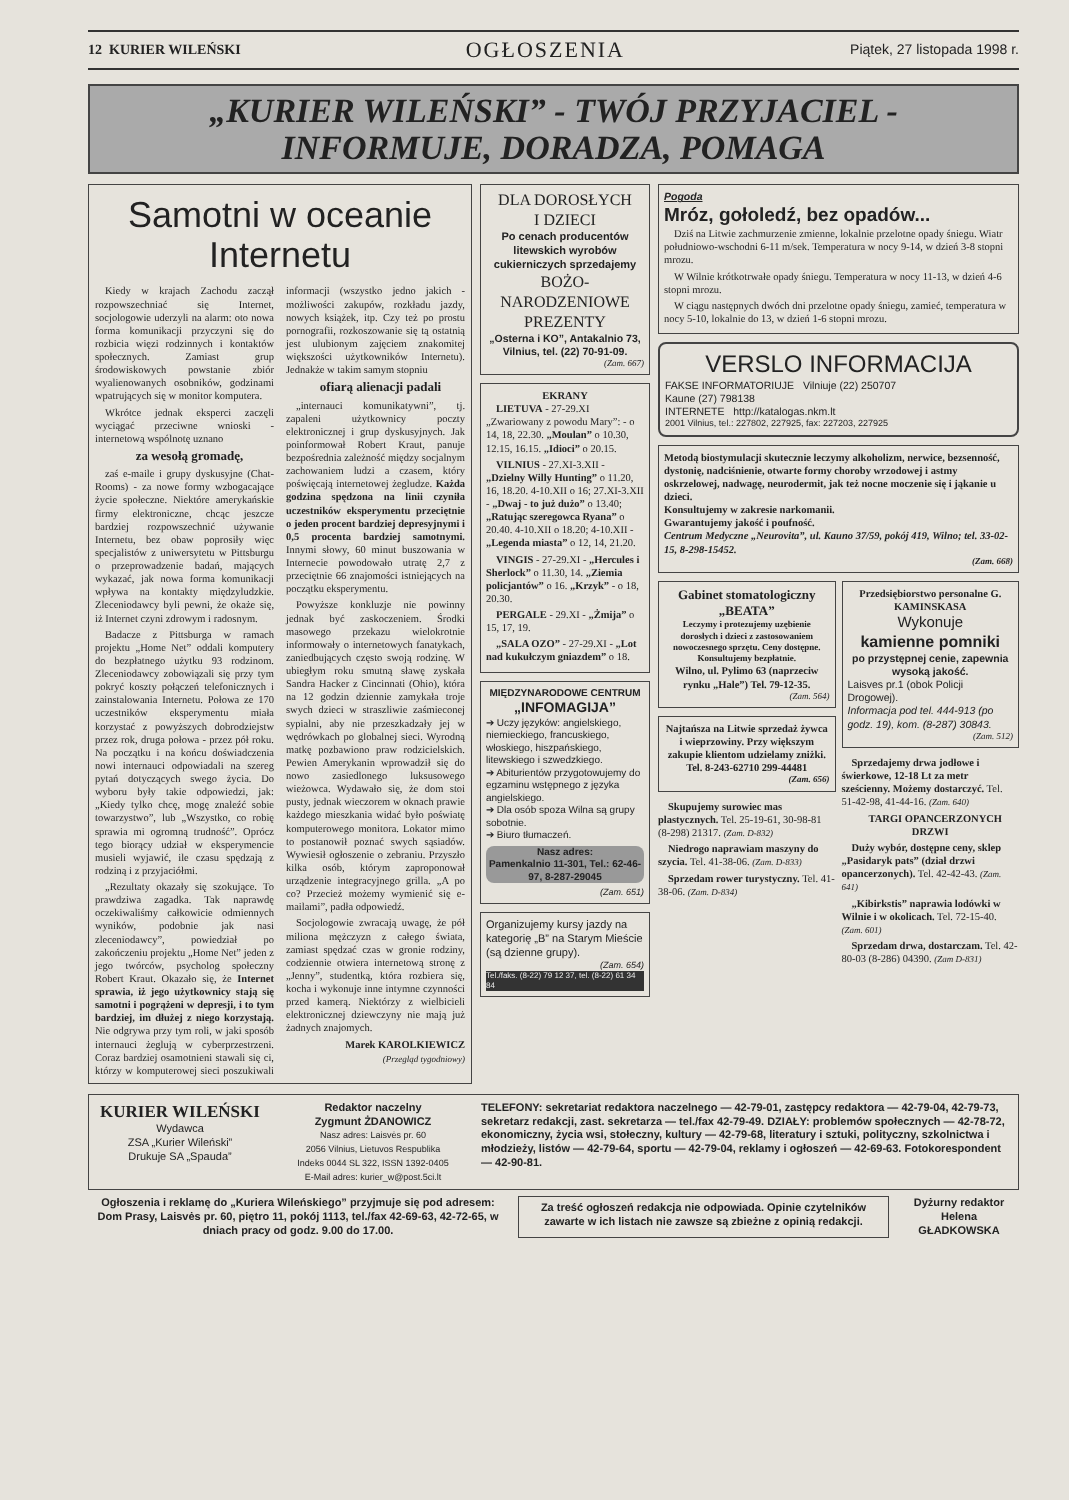12 KURIER WILEŃSKI OGŁOSZENIA Piątek, 27 listopada 1998 r.
„KURIER WILEŃSKI” - TWÓJ PRZYJACIEL -
INFORMUJE, DORADZA, POMAGA
Samotni w oceanie Internetu
Kiedy w krajach Zachodu zaczął rozpowszechniać się Internet, socjologowie uderzyli na alarm: oto nowa forma komunikacji przyczyni się do rozbicia więzi rodzinnych i kontaktów społecznych. Zamiast grup środowiskowych powstanie zbiór wyalienowanych osobników, godzinami wpatrujących się w monitor komputera.
Wkrótce jednak eksperci zaczęli wyciągać przeciwne wnioski - internetową wspólnotę uznano
za wesołą gromadę,
zaś e-maile i grupy dyskusyjne (Chat-Rooms) - za nowe formy wzbogacające życie społeczne. Niektóre amerykańskie firmy elektroniczne, chcąc jeszcze bardziej rozpowszechnić używanie Internetu, bez obaw poprosiły więc specjalistów z uniwersytetu w Pittsburgu o przeprowadzenie badań, mających wykazać, jak nowa forma komunikacji wpływa na kontakty międzyludzkie. Zleceniodawcy byli pewni, że okaże się, iż Internet czyni zdrowym i radosnym.
Badacze z Pittsburga w ramach projektu „Home Net” oddali komputery do bezpłatnego użytku 93 rodzinom. Zleceniodawcy zobowiązali się przy tym pokryć koszty połączeń telefonicznych i zainstalowania Internetu. Połowa ze 170 uczestników eksperymentu miała korzystać z powyższych dobrodziejstw przez rok, druga połowa - przez pół roku. Na początku i na końcu doświadczenia nowi internauci odpowiadali na szereg pytań dotyczących swego życia. Do wyboru były takie odpowiedzi, jak: „Kiedy tylko chcę, mogę znaleźć sobie towarzystwo”, lub „Wszystko, co robię sprawia mi ogromną trudność”. Oprócz tego biorący udział w eksperymencie musieli wyjawić, ile czasu spędzają z rodziną i z przyjaciółmi.
„Rezultaty okazały się szokujące. To prawdziwa zagadka. Tak naprawdę oczekiwaliśmy całkowicie odmiennych wyników, podobnie jak nasi zleceniodawcy”, powiedział po zakończeniu projektu „Home Net” jeden z jego twórców, psycholog społeczny Robert Kraut. Okazało się, że Internet sprawia, iż jego użytkownicy stają się samotni i pogrążeni w depresji, i to tym bardziej, im dłużej z niego korzystają. Nie odgrywa przy tym roli, w jaki sposób internauci żeglują w cyberprzestrzeni. Coraz bardziej osamotnieni stawali się ci, którzy w komputerowej sieci poszukiwali informacji (wszystko jedno jakich - możliwości zakupów, rozkładu jazdy, nowych książek, itp. Czy też po prostu pornografii, rozkoszowanie się tą ostatnią jest ulubionym zajęciem znakomitej większości użytkowników Internetu). Jednakże w takim samym stopniu
ofiarą alienacji padali
„internauci komunikatywni”, tj. zapaleni użytkownicy poczty elektronicznej i grup dyskusyjnych. Jak poinformował Robert Kraut, panuje bezpośrednia zależność między socjalnym zachowaniem ludzi a czasem, który poświęcają internetowej żegludze. Każda godzina spędzona na linii czyniła uczestników eksperymentu przeciętnie o jeden procent bardziej depresyjnymi i 0,5 procenta bardziej samotnymi. Innymi słowy, 60 minut buszowania w Internecie powodowało utratę 2,7 z przeciętnie 66 znajomości istniejących na początku eksperymentu.
Powyższe konkluzje nie powinny jednak być zaskoczeniem. Środki masowego przekazu wielokrotnie informowały o internetowych fanatykach, zaniedbujących często swoją rodzinę. W ubiegłym roku smutną sławę zyskała Sandra Hacker z Cincinnati (Ohio), która na 12 godzin dziennie zamykała troje swych dzieci w straszliwie zaśmieconej sypialni, aby nie przeszkadzały jej w wędrówkach po globalnej sieci. Wyrodną matkę pozbawiono praw rodzicielskich. Pewien Amerykanin wprowadził się do nowo zasiedlonego luksusowego wieżowca. Wydawało się, że dom stoi pusty, jednak wieczorem w oknach prawie każdego mieszkania widać było poświatę komputerowego monitora. Lokator mimo to postanowił poznać swych sąsiadów. Wywiesił ogłoszenie o zebraniu. Przyszło kilka osób, którym zaproponował urządzenie integracyjnego grilla. „A po co? Przecież możemy wymienić się e-mailami”, padła odpowiedź.
Socjologowie zwracają uwagę, że pół miliona mężczyzn z całego świata, zamiast spędzać czas w gronie rodziny, codziennie otwiera internetową stronę z „Jenny”, studentką, która rozbiera się, kocha i wykonuje inne intymne czynności przed kamerą. Niektórzy z wielbicieli elektronicznej dziewczyny nie mają już żadnych znajomych.
Marek KAROLKIEWICZ
(Przegląd tygodniowy)
DLA DOROSŁYCH
I DZIECI
Po cenach producentów litewskich wyrobów cukierniczych sprzedajemy
BOŻO-
NARODZENIOWE
PREZENTY
„Osterna i KO”, Antakalnio 73, Vilnius, tel. (22) 70-91-09.
(Zam. 667)
EKRANY
LIETUVA - 27-29.XI „Zwariowany z powodu Mary”: - o 14, 18, 22.30. „Moulan” o 10.30, 12.15, 16.15. „Idioci” o 20.15.
VILNIUS - 27.XI-3.XII - „Dzielny Willy Hunting” o 11.20, 16, 18.20. 4-10.XII o 16; 27.XI-3.XII - „Dwaj - to już dużo” o 13.40; „Ratując szeregowca Ryana” o 20.40. 4-10.XII o 18.20; 4-10.XII - „Legenda miasta” o 12, 14, 21.20.
VINGIS - 27-29.XI - „Hercules i Sherlock” o 11.30, 14. „Ziemia policjantów” o 16. „Krzyk” - o 18, 20.30.
PERGALE - 29.XI - „Żmija” o 15, 17, 19.
„SALA OZO” - 27-29.XI - „Lot nad kukułczym gniazdem” o 18.
MIĘDZYNARODOWE CENTRUM
„INFOMAGIJA”
➔ Uczy języków: angielskiego, niemieckiego, francuskiego, włoskiego, hiszpańskiego, litewskiego i szwedzkiego.
➔ Abiturientów przygotowujemy do egzaminu wstępnego z języka angielskiego.
➔ Dla osób spoza Wilna są grupy sobotnie.
➔ Biuro tłumaczeń.
Nasz adres:
Pamenkalnio 11-301, Tel.: 62-46-97, 8-287-29045
(Zam. 651)
Organizujemy kursy jazdy na kategorię „B” na Starym Mieście (są dzienne grupy).
(Zam. 654)
Tel./faks. (8-22) 79 12 37, tel. (8-22) 61 34 84
Pogoda
Mróz, gołoledź, bez opadów...
Dziś na Litwie zachmurzenie zmienne, lokalnie przelotne opady śniegu. Wiatr południowo-wschodni 6-11 m/sek. Temperatura w nocy 9-14, w dzień 3-8 stopni mrozu.
W Wilnie krótkotrwałe opady śniegu. Temperatura w nocy 11-13, w dzień 4-6 stopni mrozu.
W ciągu następnych dwóch dni przelotne opady śniegu, zamieć, temperatura w nocy 5-10, lokalnie do 13, w dzień 1-6 stopni mrozu.
VERSLO INFORMACIJA
FAKSE INFORMATORIUJE Vilniuje (22) 250707
Kaune (27) 798138
INTERNETE http://katalogas.nkm.lt
2001 Vilnius, tel.: 227802, 227925, fax: 227203, 227925
Metodą biostymulacji skutecznie leczymy alkoholizm, nerwice, bezsenność, dystonię, nadciśnienie, otwarte formy choroby wrzodowej i astmy oskrzelowej, nadwagę, neurodermit, jak też nocne moczenie się i jąkanie u dzieci.
Konsultujemy w zakresie narkomanii.
Gwarantujemy jakość i poufność.
Centrum Medyczne „Neurovita”, ul. Kauno 37/59, pokój 419, Wilno; tel. 33-02-15, 8-298-15452.
(Zam. 668)
Gabinet stomatologiczny
„BEATA”
Leczymy i protezujemy uzębienie dorosłych i dzieci z zastosowaniem nowoczesnego sprzętu. Ceny dostępne. Konsultujemy bezpłatnie.
Wilno, ul. Pylimo 63 (naprzeciw rynku „Hale”) Tel. 79-12-35.
(Zam. 564)
Najtańsza na Litwie sprzedaż żywca i wieprzowiny. Przy większym zakupie klientom udzielamy zniżki. Tel. 8-243-62710 299-44481
(Zam. 656)
Skupujemy surowiec mas plastycznych. Tel. 25-19-61, 30-98-81 (8-298) 21317. (Zam. D-832)
Niedrogo naprawiam maszyny do szycia. Tel. 41-38-06. (Zam. D-833)
Sprzedam rower turystyczny. Tel. 41-38-06. (Zam. D-834)
Przedsiębiorstwo personalne G. KAMINSKASA
Wykonuje
kamienne pomniki
po przystępnej cenie, zapewnia wysoką jakość.
Laisves pr.1 (obok Policji Drogowej).
Informacja pod tel. 444-913 (po godz. 19), kom. (8-287) 30843.
(Zam. 512)
Sprzedajemy drwa jodłowe i świerkowe, 12-18 Lt za metr sześcienny. Możemy dostarczyć. Tel. 51-42-98, 41-44-16. (Zam. 640)
TARGI OPANCERZONYCH DRZWI
Duży wybór, dostępne ceny, sklep „Pasidaryk pats” (dział drzwi opancerzonych). Tel. 42-42-43. (Zam. 641)
„Kibirkstis” naprawia lodówki w Wilnie i w okolicach. Tel. 72-15-40. (Zam. 601)
Sprzedam drwa, dostarczam. Tel. 42-80-03 (8-286) 04390. (Zam D-831)
KURIER WILEŃSKI
Wydawca
ZSA „Kurier Wileński”
Drukuje SA „Spauda”
Redaktor naczelny
Zygmunt ŻDANOWICZ
Nasz adres: Laisvės pr. 60
2056 Vilnius, Lietuvos Respublika
Indeks 0044 SL 322, ISSN 1392-0405
E-Mail adres: kurier_w@post.5ci.lt
TELEFONY: sekretariat redaktora naczelnego — 42-79-01, zastępcy redaktora — 42-79-04, 42-79-73, sekretarz redakcji, zast. sekretarza — tel./fax 42-79-49. DZIAŁY: problemów społecznych — 42-78-72, ekonomiczny, życia wsi, stołeczny, kultury — 42-79-68, literatury i sztuki, polityczny, szkolnictwa i młodzieży, listów — 42-79-64, sportu — 42-79-04, reklamy i ogłoszeń — 42-69-63. Fotokorespondent — 42-90-81.
Ogłoszenia i reklamę do „Kuriera Wileńskiego” przyjmuje się pod adresem: Dom Prasy, Laisvės pr. 60, piętro 11, pokój 1113, tel./fax 42-69-63, 42-72-65, w dniach pracy od godz. 9.00 do 17.00.
Za treść ogłoszeń redakcja nie odpowiada. Opinie czytelników zawarte w ich listach nie zawsze są zbieżne z opinią redakcji.
Dyżurny redaktor
Helena
GŁADKOWSKA